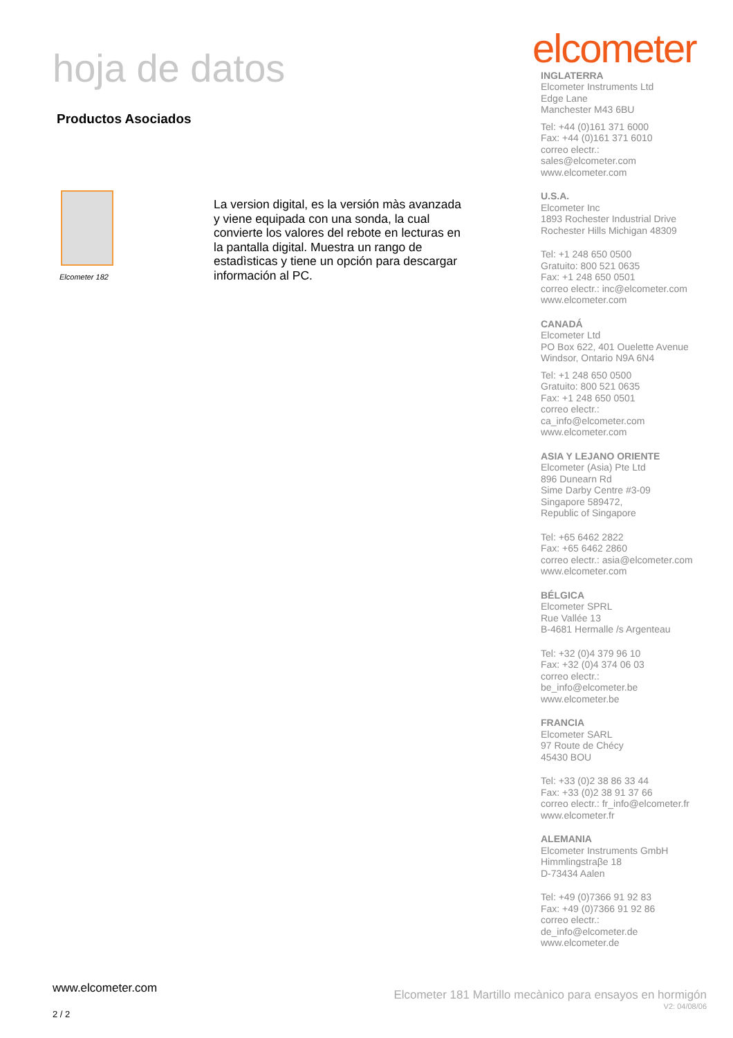hoja de datos
Productos Asociados
Elcometer 182
La version digital, es la versión màs avanzada y viene equipada con una sonda, la cual convierte los valores del rebote en lecturas en la pantalla digital. Muestra un rango de estadìsticas y tiene un opción para descargar información al PC.
elcometer
INGLATERRA
Elcometer Instruments Ltd
Edge Lane
Manchester M43 6BU
Tel: +44 (0)161 371 6000
Fax: +44 (0)161 371 6010
correo electr.:
sales@elcometer.com
www.elcometer.com
U.S.A.
Elcometer Inc
1893 Rochester Industrial Drive
Rochester Hills Michigan 48309
Tel: +1 248 650 0500
Gratuito: 800 521 0635
Fax: +1 248 650 0501
correo electr.: inc@elcometer.com
www.elcometer.com
CANADÁ
Elcometer Ltd
PO Box 622, 401 Ouelette Avenue
Windsor, Ontario N9A 6N4
Tel: +1 248 650 0500
Gratuito: 800 521 0635
Fax: +1 248 650 0501
correo electr.:
ca_info@elcometer.com
www.elcometer.com
ASIA Y LEJANO ORIENTE
Elcometer (Asia) Pte Ltd
896 Dunearn Rd
Sime Darby Centre #3-09
Singapore 589472,
Republic of Singapore
Tel: +65 6462 2822
Fax: +65 6462 2860
correo electr.: asia@elcometer.com
www.elcometer.com
BÉLGICA
Elcometer SPRL
Rue Vallée 13
B-4681 Hermalle /s Argenteau
Tel: +32 (0)4 379 96 10
Fax: +32 (0)4 374 06 03
correo electr.:
be_info@elcometer.be
www.elcometer.be
FRANCIA
Elcometer SARL
97 Route de Chécy
45430 BOU
Tel: +33 (0)2 38 86 33 44
Fax: +33 (0)2 38 91 37 66
correo electr.: fr_info@elcometer.fr
www.elcometer.fr
ALEMANIA
Elcometer Instruments GmbH
Himmlingstraβe 18
D-73434 Aalen
Tel: +49 (0)7366 91 92 83
Fax: +49 (0)7366 91 92 86
correo electr.:
de_info@elcometer.de
www.elcometer.de
www.elcometer.com
2 / 2
Elcometer 181 Martillo mecànico para ensayos en hormigón
V2: 04/08/06